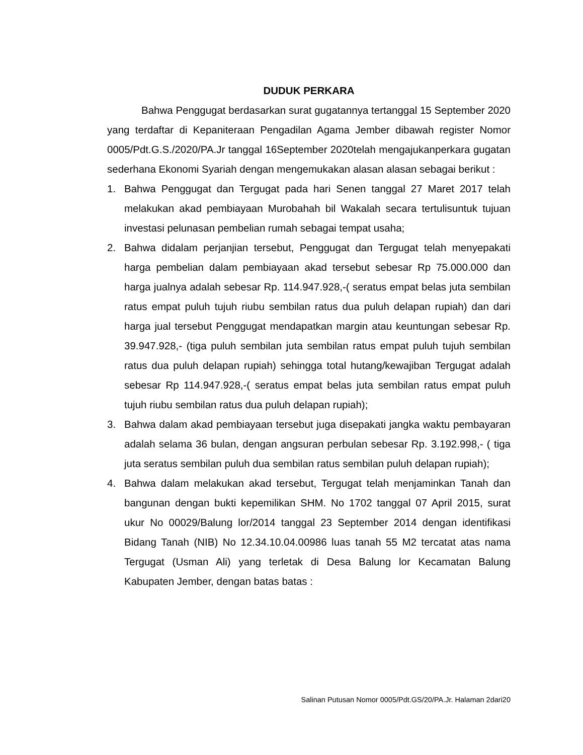DUDUK PERKARA
Bahwa Penggugat berdasarkan surat gugatannya tertanggal 15 September 2020 yang terdaftar di Kepaniteraan Pengadilan Agama Jember dibawah register Nomor 0005/Pdt.G.S./2020/PA.Jr tanggal 16September 2020telah mengajukanperkara gugatan sederhana Ekonomi Syariah dengan mengemukakan alasan alasan sebagai berikut :
1. Bahwa Penggugat dan Tergugat pada hari Senen tanggal 27 Maret 2017 telah melakukan akad pembiayaan Murobahah bil Wakalah secara tertulisuntuk tujuan investasi pelunasan pembelian rumah sebagai tempat usaha;
2. Bahwa didalam perjanjian tersebut, Penggugat dan Tergugat telah menyepakati harga pembelian dalam pembiayaan akad tersebut sebesar Rp 75.000.000 dan harga jualnya adalah sebesar Rp. 114.947.928,-( seratus empat belas juta sembilan ratus empat puluh tujuh riubu sembilan ratus dua puluh delapan rupiah) dan dari harga jual tersebut Penggugat mendapatkan margin atau keuntungan sebesar Rp. 39.947.928,- (tiga puluh sembilan juta sembilan ratus empat puluh tujuh sembilan ratus dua puluh delapan rupiah) sehingga total hutang/kewajiban Tergugat adalah sebesar Rp 114.947.928,-( seratus empat belas juta sembilan ratus empat puluh tujuh riubu sembilan ratus dua puluh delapan rupiah);
3. Bahwa dalam akad pembiayaan tersebut juga disepakati jangka waktu pembayaran adalah selama 36 bulan, dengan angsuran perbulan sebesar Rp. 3.192.998,- ( tiga juta seratus sembilan puluh dua sembilan ratus sembilan puluh delapan rupiah);
4. Bahwa dalam melakukan akad tersebut, Tergugat telah menjaminkan Tanah dan bangunan dengan bukti kepemilikan SHM. No 1702 tanggal 07 April 2015, surat ukur No 00029/Balung lor/2014 tanggal 23 September 2014 dengan identifikasi Bidang Tanah (NIB) No 12.34.10.04.00986 luas tanah 55 M2 tercatat atas nama Tergugat (Usman Ali) yang terletak di Desa Balung lor Kecamatan Balung Kabupaten Jember, dengan batas batas :
Salinan Putusan Nomor 0005/Pdt.GS/20/PA.Jr. Halaman 2dari20